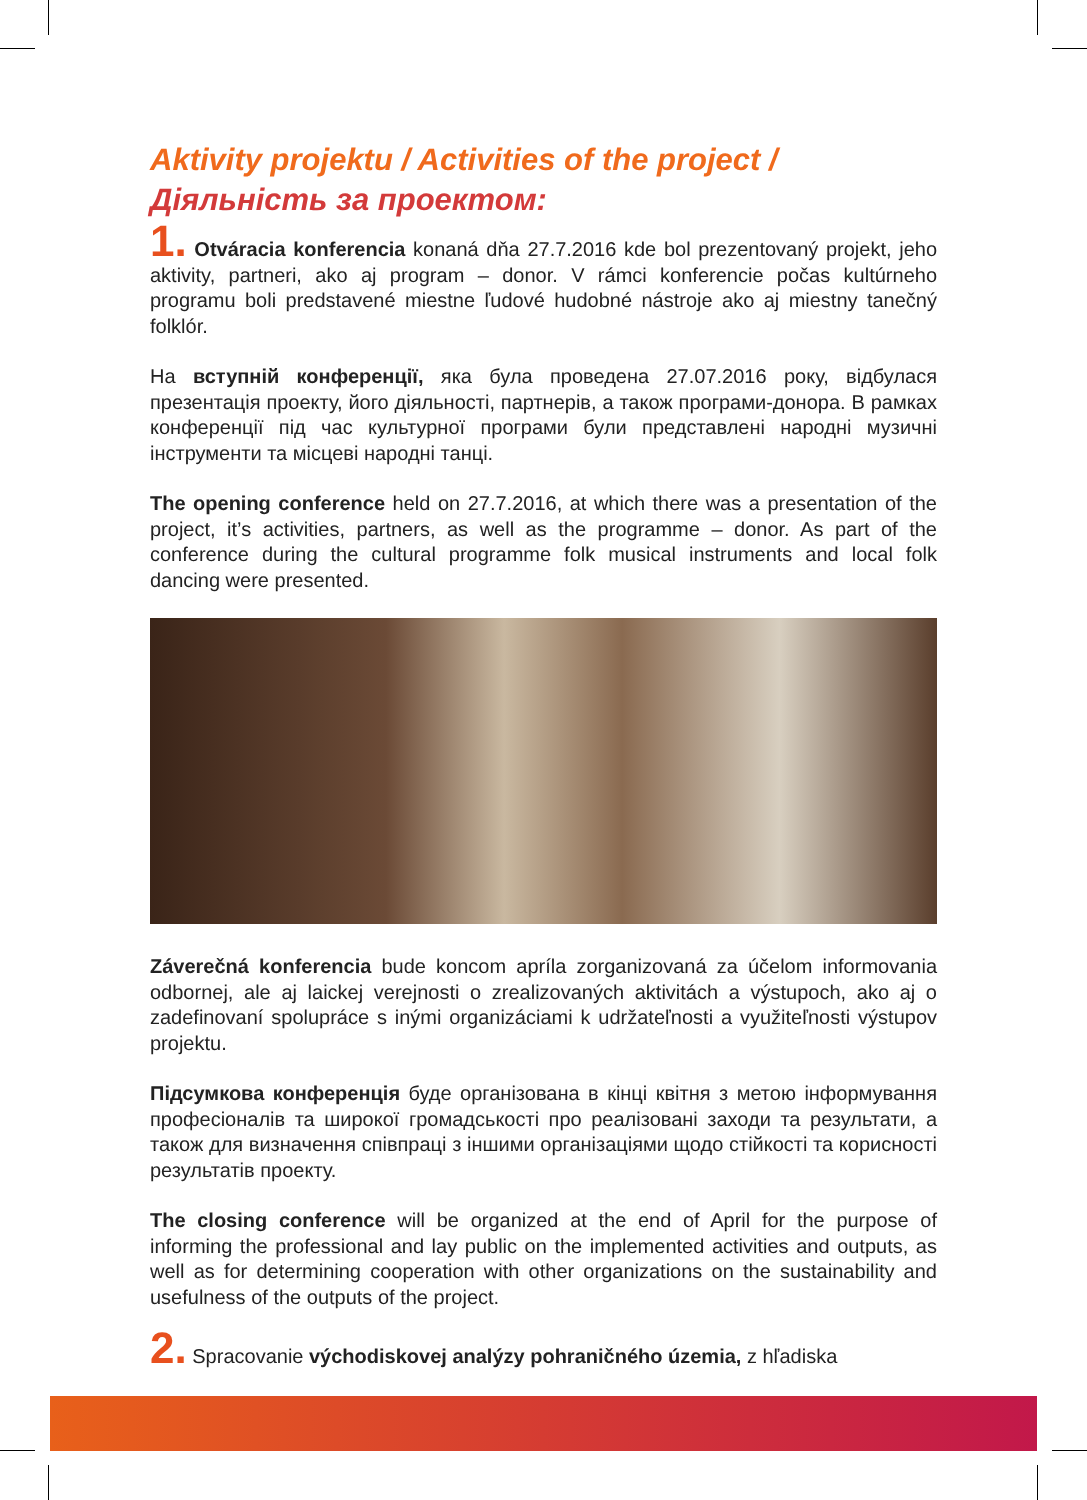Aktivity projektu / Activities of the project / Діяльність за проектом:
1. Otváracia konferencia konaná dňa 27.7.2016 kde bol prezentovaný projekt, jeho aktivity, partneri, ako aj program – donor. V rámci konferencie počas kultúrneho programu boli predstavené miestne ľudové hudobné nástroje ako aj miestny tanečný folklór.
На вступній конференції, яка була проведена 27.07.2016 року, відбулася презентація проекту, його діяльності, партнерів, а також програми-донора. В рамках конференції під час культурної програми були представлені народні музичні інструменти та місцеві народні танці.
The opening conference held on 27.7.2016, at which there was a presentation of the project, it’s activities, partners, as well as the programme – donor. As part of the conference during the cultural programme folk musical instruments and local folk dancing were presented.
Záverečná konferencia bude koncom apríla zorganizovaná za účelom informovania odbornej, ale aj laickej verejnosti o zrealizovaných aktivitách a výstupoch, ako aj o zadefinovaní spolupráce s inými organizáciami k udržateľnosti a využiteľnosti výstupov projektu.
Підсумкова конференція буде організована в кінці квітня з метою інформування професіоналів та широкої громадськості про реалізовані заходи та результати, а також для визначення співпраці з іншими організаціями щодо стійкості та корисності результатів проекту.
The closing conference will be organized at the end of April for the purpose of informing the professional and lay public on the implemented activities and outputs, as well as for determining cooperation with other organizations on the sustainability and usefulness of the outputs of the project.
2. Spracovanie východiskovej analýzy pohraničného územia, z hľadiska